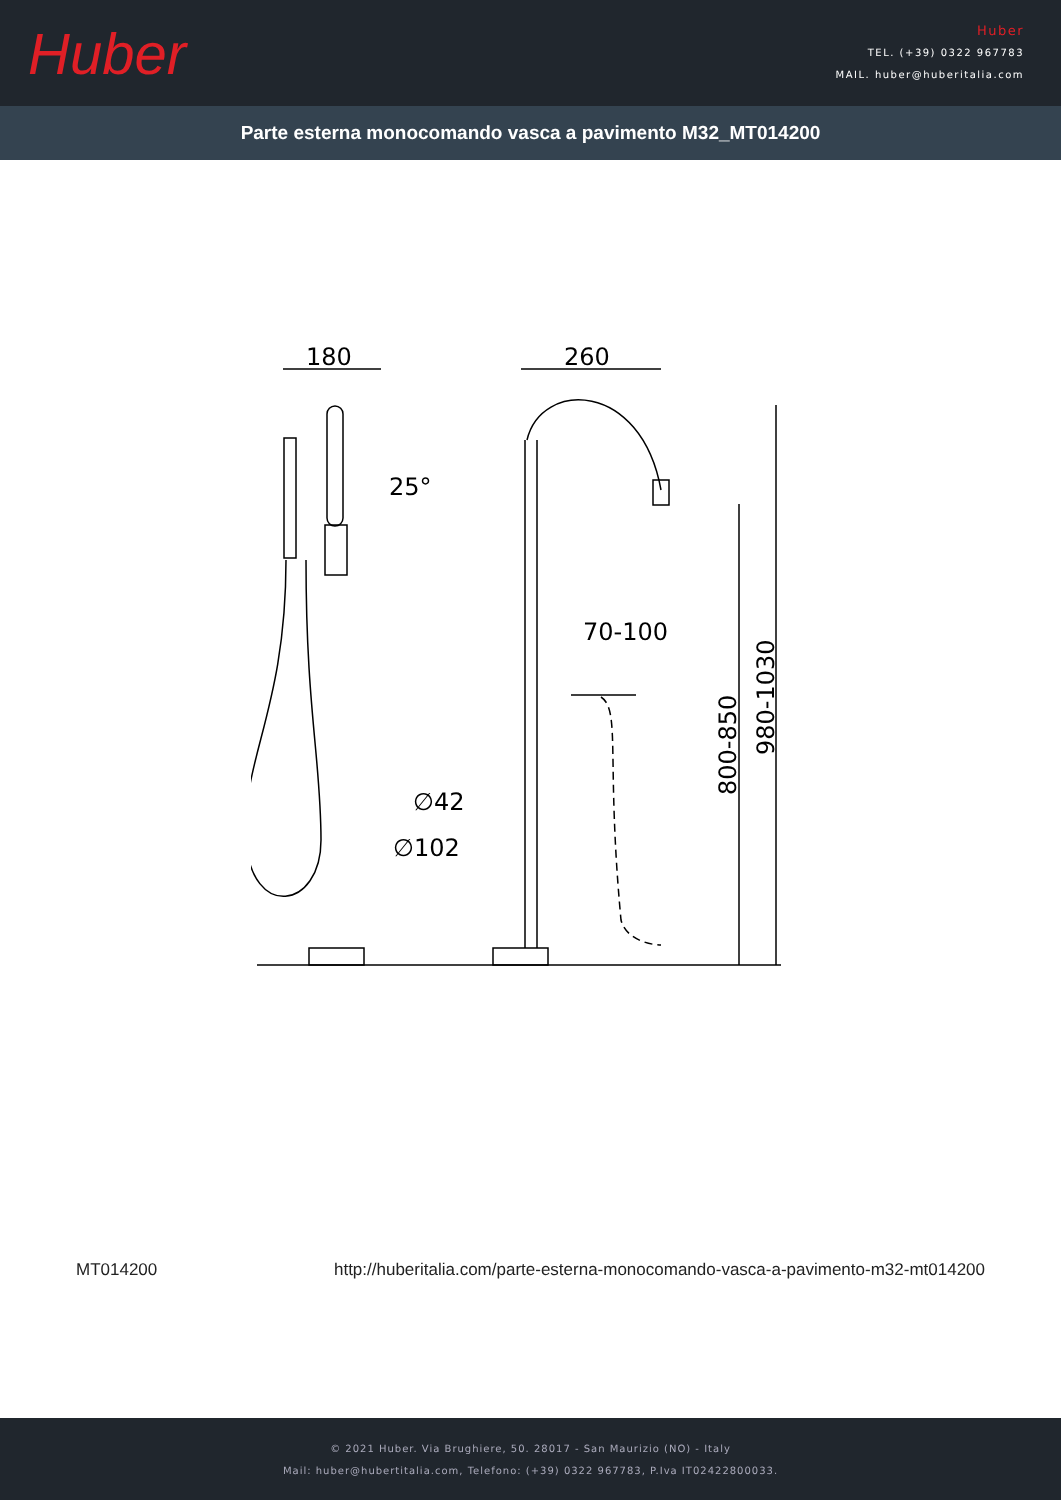Huber
Huber
TEL. (+39) 0322 967783
MAIL. huber@huberitalia.com
Parte esterna monocomando vasca a pavimento M32_MT014200
180
260
70-100
∅42
∅102
25°
800-850
980-1030
MT014200 http://huberitalia.com/parte-esterna-monocomando-vasca-a-pavimento-m32-mt014200
© 2021 Huber. Via Brughiere, 50. 28017 - San Maurizio (NO) - Italy
Mail: huber@hubertitalia.com, Telefono: (+39) 0322 967783, P.Iva IT02422800033.